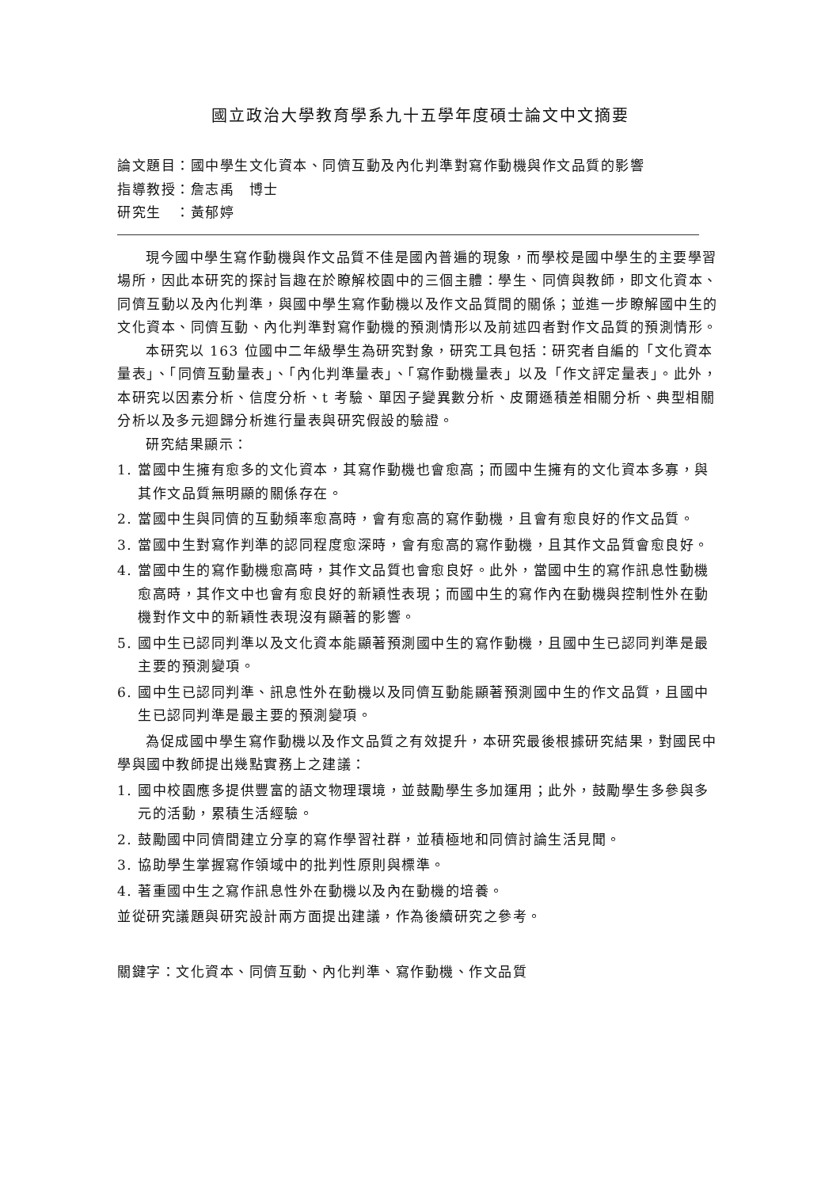國立政治大學教育學系九十五學年度碩士論文中文摘要
論文題目：國中學生文化資本、同儕互動及內化判準對寫作動機與作文品質的影響
指導教授：詹志禹　博士
研究生　：黃郁婷
現今國中學生寫作動機與作文品質不佳是國內普遍的現象，而學校是國中學生的主要學習場所，因此本研究的探討旨趣在於瞭解校園中的三個主體：學生、同儕與教師，即文化資本、同儕互動以及內化判準，與國中學生寫作動機以及作文品質間的關係；並進一步瞭解國中生的文化資本、同儕互動、內化判準對寫作動機的預測情形以及前述四者對作文品質的預測情形。
本研究以 163 位國中二年級學生為研究對象，研究工具包括：研究者自編的「文化資本量表」、「同儕互動量表」、「內化判準量表」、「寫作動機量表」以及「作文評定量表」。此外，本研究以因素分析、信度分析、t 考驗、單因子變異數分析、皮爾遜積差相關分析、典型相關分析以及多元迴歸分析進行量表與研究假設的驗證。
研究結果顯示：
1. 當國中生擁有愈多的文化資本，其寫作動機也會愈高；而國中生擁有的文化資本多寡，與其作文品質無明顯的關係存在。
2. 當國中生與同儕的互動頻率愈高時，會有愈高的寫作動機，且會有愈良好的作文品質。
3. 當國中生對寫作判準的認同程度愈深時，會有愈高的寫作動機，且其作文品質會愈良好。
4. 當國中生的寫作動機愈高時，其作文品質也會愈良好。此外，當國中生的寫作訊息性動機愈高時，其作文中也會有愈良好的新穎性表現；而國中生的寫作內在動機與控制性外在動機對作文中的新穎性表現沒有顯著的影響。
5. 國中生已認同判準以及文化資本能顯著預測國中生的寫作動機，且國中生已認同判準是最主要的預測變項。
6. 國中生已認同判準、訊息性外在動機以及同儕互動能顯著預測國中生的作文品質，且國中生已認同判準是最主要的預測變項。
為促成國中學生寫作動機以及作文品質之有效提升，本研究最後根據研究結果，對國民中學與國中教師提出幾點實務上之建議：
1. 國中校園應多提供豐富的語文物理環境，並鼓勵學生多加運用；此外，鼓勵學生多參與多元的活動，累積生活經驗。
2. 鼓勵國中同儕間建立分享的寫作學習社群，並積極地和同儕討論生活見聞。
3. 協助學生掌握寫作領域中的批判性原則與標準。
4. 著重國中生之寫作訊息性外在動機以及內在動機的培養。
並從研究議題與研究設計兩方面提出建議，作為後續研究之參考。
關鍵字：文化資本、同儕互動、內化判準、寫作動機、作文品質